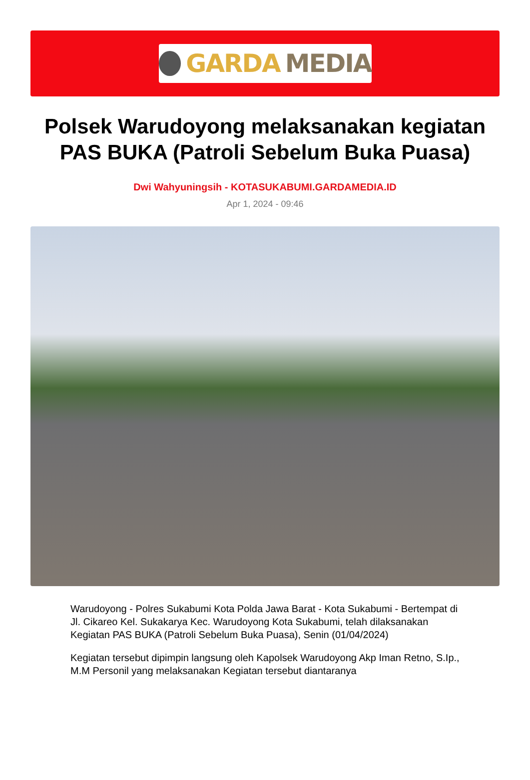GARDA MEDIA
Polsek Warudoyong melaksanakan kegiatan PAS BUKA (Patroli Sebelum Buka Puasa)
Dwi Wahyuningsih - KOTASUKABUMI.GARDAMEDIA.ID
Apr 1, 2024 - 09:46
Warudoyong - Polres Sukabumi Kota Polda Jawa Barat - Kota Sukabumi - Bertempat di Jl. Cikareo Kel. Sukakarya Kec. Warudoyong Kota Sukabumi, telah dilaksanakan Kegiatan PAS BUKA (Patroli Sebelum Buka Puasa), Senin (01/04/2024)
Kegiatan tersebut dipimpin langsung oleh Kapolsek Warudoyong Akp Iman Retno, S.Ip., M.M Personil yang melaksanakan Kegiatan tersebut diantaranya